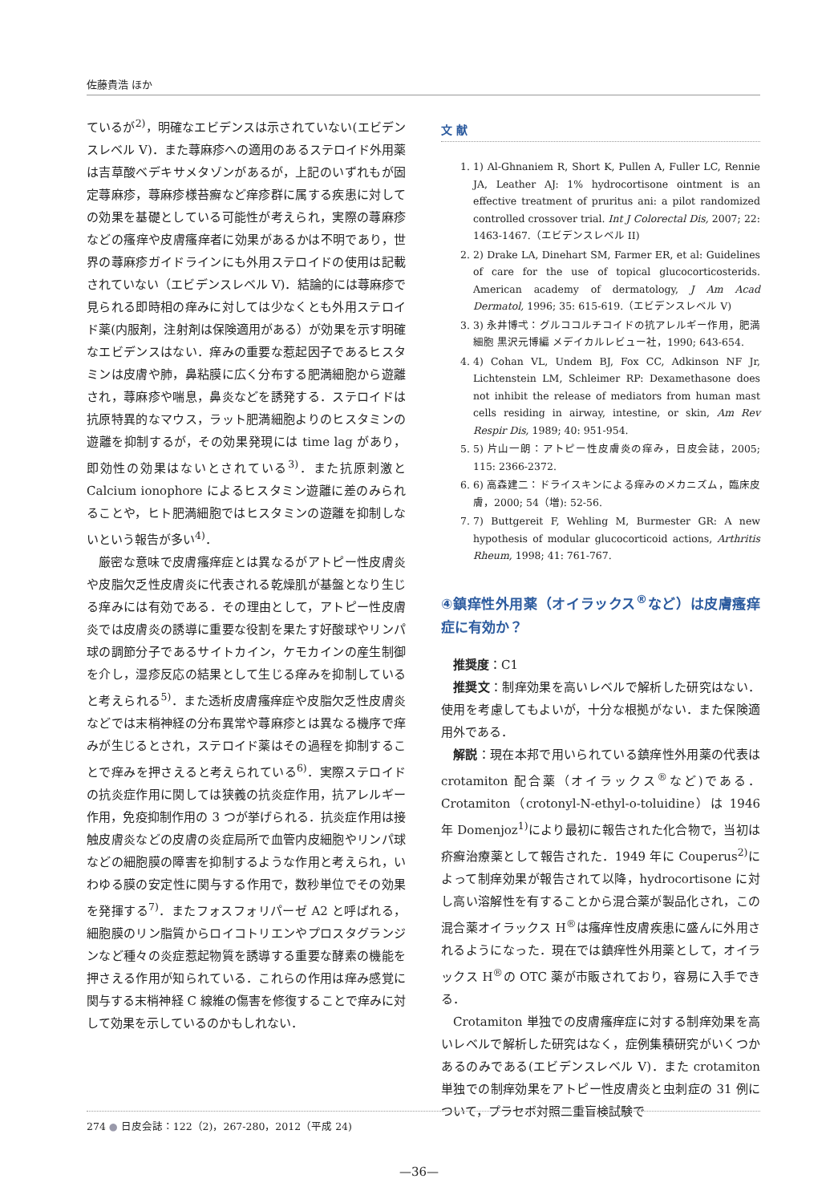佐藤貴浩 ほか
ているが<sup>2)</sup>，明確なエビデンスは示されていない(エビデンスレベル V)．また蕁麻疹への適用のあるステロイド外用薬は吉草酸ベデキサメタゾンがあるが，上記のいずれもが固定蕁麻疹，蕁麻疹様苔癬など痒疹群に属する疾患に対しての効果を基礎としている可能性が考えられ，実際の蕁麻疹などの瘙痒や皮膚瘙痒者に効果があるかは不明であり，世界の蕁麻疹ガイドラインにも外用ステロイドの使用は記載されていない（エビデンスレベル V)．結論的には蕁麻疹で見られる即時相の痒みに対しては少なくとも外用ステロイド薬(内服剤，注射剤は保険適用がある）が効果を示す明確なエビデンスはない．痒みの重要な惹起因子であるヒスタミンは皮膚や肺，鼻粘膜に広く分布する肥満細胞から遊離され，蕁麻疹や喘息，鼻炎などを誘発する．ステロイドは抗原特異的なマウス，ラット肥満細胞よりのヒスタミンの遊離を抑制するが，その効果発現には time lag があり，即効性の効果はないとされている<sup>3)</sup>．また抗原刺激と Calcium ionophore によるヒスタミン遊離に差のみられることや，ヒト肥満細胞ではヒスタミンの遊離を抑制しないという報告が多い<sup>4)</sup>．
厳密な意味で皮膚瘙痒症とは異なるがアトピー性皮膚炎や皮脂欠乏性皮膚炎に代表される乾燥肌が基盤となり生じる痒みには有効である．その理由として，アトピー性皮膚炎では皮膚炎の誘導に重要な役割を果たす好酸球やリンパ球の調節分子であるサイトカイン，ケモカインの産生制御を介し，湿疹反応の結果として生じる痒みを抑制していると考えられる<sup>5)</sup>．また透析皮膚瘙痒症や皮脂欠乏性皮膚炎などでは末梢神経の分布異常や蕁麻疹とは異なる機序で痒みが生じるとされ，ステロイド薬はその過程を抑制することで痒みを押さえると考えられている<sup>6)</sup>．実際ステロイドの抗炎症作用に関しては狭義の抗炎症作用，抗アレルギー作用，免疫抑制作用の 3 つが挙げられる．抗炎症作用は接触皮膚炎などの皮膚の炎症局所で血管内皮細胞やリンパ球などの細胞膜の障害を抑制するような作用と考えられ，いわゆる膜の安定性に関与する作用で，数秒単位でその効果を発揮する<sup>7)</sup>．またフォスフォリパーゼ A2 と呼ばれる，細胞膜のリン脂質からロイコトリエンやプロスタグランジンなど種々の炎症惹起物質を誘導する重要な酵素の機能を押さえる作用が知られている．これらの作用は痒み感覚に関与する末梢神経 C 線維の傷害を修復することで痒みに対して効果を示しているのかもしれない．
文 献
1. 1) Al-Ghnaniem R, Short K, Pullen A, Fuller LC, Rennie JA, Leather AJ: 1% hydrocortisone ointment is an effective treatment of pruritus ani: a pilot randomized controlled crossover trial. Int J Colorectal Dis, 2007; 22: 1463-1467.（エビデンスレベル II)
2. 2) Drake LA, Dinehart SM, Farmer ER, et al: Guidelines of care for the use of topical glucocorticosterids. American academy of dermatology, J Am Acad Dermatol, 1996; 35: 615-619.（エビデンスレベル V)
3. 3) 永井博弌：グルココルチコイドの抗アレルギー作用，肥満細胞 黒沢元博編 メデイカルレビュー社，1990; 643-654.
4. 4) Cohan VL, Undem BJ, Fox CC, Adkinson NF Jr, Lichtenstein LM, Schleimer RP: Dexamethasone does not inhibit the release of mediators from human mast cells residing in airway, intestine, or skin, Am Rev Respir Dis, 1989; 40: 951-954.
5. 5) 片山一朗：アトピー性皮膚炎の痒み，日皮会誌，2005; 115: 2366-2372.
6. 6) 高森建二：ドライスキンによる痒みのメカニズム，臨床皮膚，2000; 54（増): 52-56.
7. 7) Buttgereit F, Wehling M, Burmester GR: A new hypothesis of modular glucocorticoid actions, Arthritis Rheum, 1998; 41: 761-767.
④鎮痒性外用薬（オイラックス<sup>®</sup>など）は皮膚瘙痒症に有効か？
推奨度：C1
推奨文：制痒効果を高いレベルで解析した研究はない．使用を考慮してもよいが，十分な根拠がない．また保険適用外である．
解説：現在本邦で用いられている鎮痒性外用薬の代表は crotamiton 配合薬（オイラックス<sup>®</sup>など)である．Crotamiton（crotonyl-N-ethyl-o-toluidine）は 1946 年 Domenjoz<sup>1)</sup>により最初に報告された化合物で，当初は疥癬治療薬として報告された．1949 年に Couperus<sup>2)</sup>によって制痒効果が報告されて以降，hydrocortisone に対し高い溶解性を有することから混合薬が製品化され，この混合薬オイラックス H<sup>®</sup>は瘙痒性皮膚疾患に盛んに外用されるようになった．現在では鎮痒性外用薬として，オイラックス H<sup>®</sup>の OTC 薬が市販されており，容易に入手できる．
Crotamiton 単独での皮膚瘙痒症に対する制痒効果を高いレベルで解析した研究はなく，症例集積研究がいくつかあるのみである(エビデンスレベル V)．また crotamiton 単独での制痒効果をアトピー性皮膚炎と虫刺症の 31 例について，プラセボ対照二重盲検試験で
274 ● 日皮会誌：122（2)，267-280，2012（平成 24)
—36—